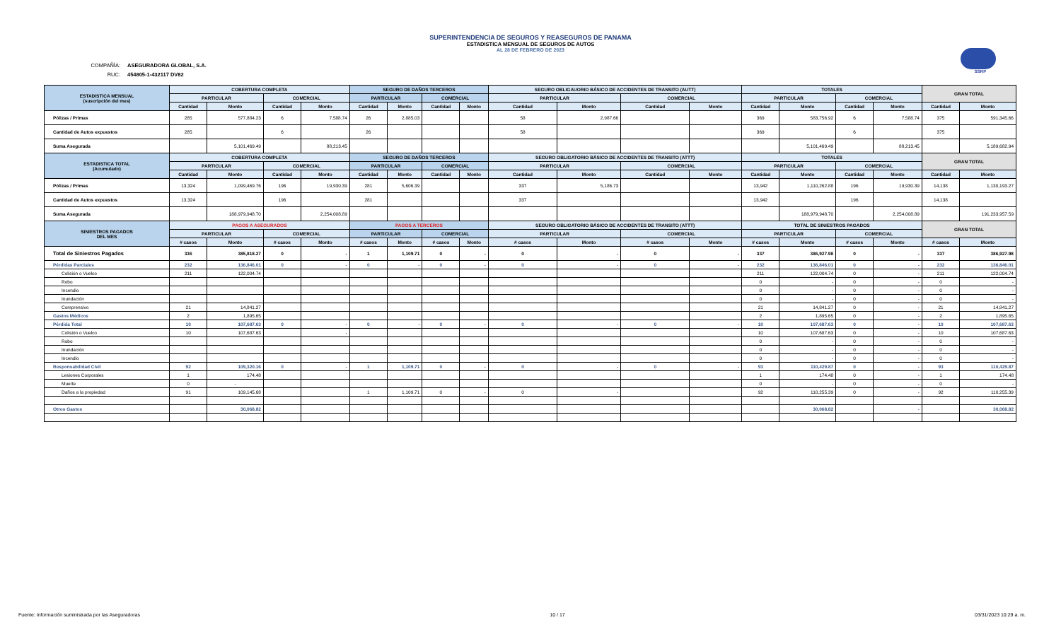SSRP
SUPERINTENDENCIA DE SEGUROS Y REASEGUROS DE PANAMA
ESTADISTICA MENSUAL DE SEGUROS DE AUTOS
AL 28 DE FEBRERO DE 2023
COMPAÑÍA: ASEGURADORA GLOBAL, S.A.
RUC: 454805-1-432117 DV82
| ESTADISTICA MENSUAL (suscripción del mes) | COBERTURA COMPLETA | | | | SEGURO DE DAÑOS TERCEROS | | | | SEGURO OBLIGAUORIO BÁSICO DE ACCIDENTES DE TRANSITO (AUTT) | | | | TOTALES | | | | GRAN TOTAL | |
| --- | --- | --- | --- | --- | --- | --- | --- | --- | --- | --- | --- | --- | --- | --- | --- | --- | --- | --- |
| | PARTICULAR | | COMERCIAL | | PARTICULAR | | COMERCIAL | | PARTICULAR | | COMERCIAL | | PARTICULAR | | COMERCIAL | | | |
| | Cantidad | Monto | Cantidad | Monto | Cantidad | Monto | Cantidad | Monto | Cantidad | Monto | Cantidad | Monto | Cantidad | Monto | Cantidad | Monto | Cantidad | Monto |
| Pólizas / Primas | 285 | 577,884.23 | 6 | 7,588.74 | 26 | 2,885.03 | | | 58 | 2,987.66 | | | 369 | 583,756.92 | 6 | 7,588.74 | 375 | 591,345.66 |
| Cantidad de Autos expuestos | 285 | | 6 | | 26 | | | | 58 | | | | 369 | | 6 | | 375 | |
| Suma Asegurada | | 5,101,469.49 | | 88,213.45 | | | | | | | | | | 5,101,469.49 | | 88,213.45 | | 5,189,682.94 |
| ESTADISTICA TOTAL (Acumulado) | COBERTURA COMPLETA | | | | SEGURO DE DAÑOS TERCEROS | | | | SEGURO OBLIGATORIO BÁSICO DE ACCIDENTES DE TRANSITO (ATTT) | | | | TOTALES | | | | GRAN TOTAL | |
| | PARTICULAR | | COMERCIAL | | PARTICULAR | | COMERCIAL | | PARTICULAR | | COMERCIAL | | PARTICULAR | | COMERCIAL | | | |
| | Cantidad | Monto | Cantidad | Monto | Cantidad | Monto | Cantidad | Monto | Cantidad | Monto | Cantidad | Monto | Cantidad | Monto | Cantidad | Monto | Cantidad | Monto |
| Pólizas / Primas | 13,324 | 1,099,469.76 | 196 | 19,930.39 | 281 | 5,606.39 | | | 337 | 5,186.73 | | | 13,942 | 1,110,262.88 | 196 | 19,930.39 | 14,138 | 1,130,193.27 |
| Cantidad de Autos expuestos | 13,324 | | 196 | | 281 | | | | 337 | | | | 13,942 | | 196 | | 14,138 | |
| Suma Asegurada | | 188,979,948.70 | | 2,254,008.89 | | | | | | | | | | 188,979,948.70 | | 2,254,008.89 | | 191,233,957.59 |
| SINIESTROS PAGADOS DEL MES | PAGOS A ASEGURADOS | | | | PAGOS A TERCEROS | | | | SEGURO OBLIGATORIO BÁSICO DE ACCIDENTES DE TRANSITO (ATTT) | | | | TOTAL DE SINIESTROS PAGADOS | | | | GRAN TOTAL | |
| | PARTICULAR | | COMERCIAL | | PARTICULAR | | COMERCIAL | | PARTICULAR | | COMERCIAL | | PARTICULAR | | COMERCIAL | | | |
| | # casos | Monto | # casos | Monto | # casos | Monto | # casos | Monto | # casos | Monto | # casos | Monto | # casos | Monto | # casos | Monto | # casos | Monto |
| Total de Siniestros Pagados | 336 | 385,818.27 | 0 | - | 1 | 1,109.71 | 0 | - | 0 | - | 0 | - | 337 | 386,927.98 | 0 | - | 337 | 386,927.98 |
| Pérdidas Parciales | 232 | 136,846.01 | 0 | - | 0 | - | 0 | - | 0 | - | 0 | - | 232 | 136,846.01 | 0 | - | 232 | 136,846.01 |
| Colisión o Vuelco | 211 | 122,004.74 | | | | | | | | | | | 211 | 122,004.74 | 0 | - | 211 | 122,004.74 |
| Robo | | | | | | | | | | | | | 0 | - | 0 | - | 0 | - |
| Incendio | | | | | | | | | | | | | 0 | - | 0 | - | 0 | - |
| Inundación | | | | | | | | | | | | | 0 | - | 0 | - | 0 | - |
| Comprensivo | 21 | 14,841.27 | | | | | | | | | | | 21 | 14,841.27 | 0 | - | 21 | 14,841.27 |
| Gastos Médicos | 2 | 1,895.65 | | | | | | | | | | | 2 | 1,895.65 | 0 | - | 2 | 1,895.65 |
| Pérdida Total | 10 | 107,687.63 | 0 | - | 0 | - | 0 | - | 0 | - | 0 | - | 10 | 107,687.63 | 0 | - | 10 | 107,687.63 |
| Colisión o Vuelco | 10 | 107,687.63 | | - | | | | | | | | | 10 | 107,687.63 | 0 | - | 10 | 107,687.63 |
| Robo | | | | | | | | | | | | | 0 | - | 0 | - | 0 | - |
| Inundación | | | | | | | | | | | | | 0 | - | 0 | - | 0 | - |
| Incendio | | | | | | | | | | | | | 0 | - | 0 | - | 0 | - |
| Responsabilidad Civil | 92 | 109,320.16 | 0 | - | 1 | 1,109.71 | 0 | - | 0 | - | 0 | - | 93 | 110,429.87 | 0 | - | 93 | 110,429.87 |
| Lesiones Corporales | 1 | 174.48 | | | | | | | | | | | 1 | 174.48 | 0 | - | 1 | 174.48 |
| Muerte | 0 | - | | | | | | | | | | | 0 | - | 0 | - | 0 | - |
| Daños a la propiedad | 91 | 109,145.68 | | | 1 | 1,109.71 | 0 | - | 0 | - | | | 92 | 110,255.39 | 0 | - | 92 | 110,255.39 |
| Otros Gastos | | 30,068.82 | | | | | | | | | | | | 30,068.82 | | - | | 30,068.82 |
Fuente: Información suministrada por las Aseguradoras 10 / 17 03/31/2023 10:29 a. m.